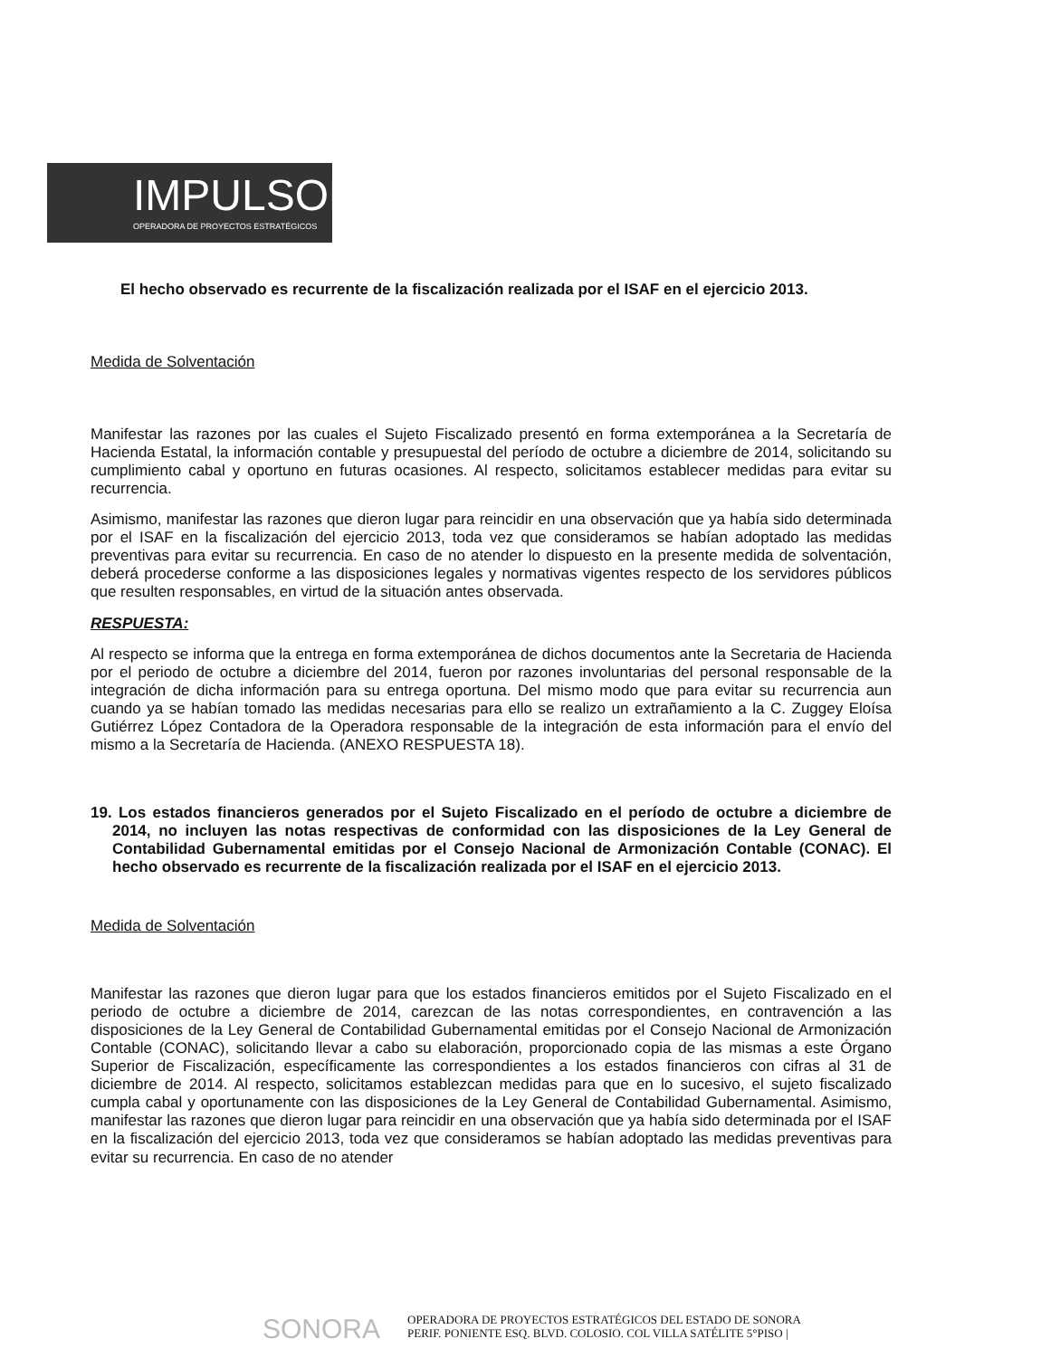IMPULSOR
OPERADORA DE PROYECTOS ESTRATÉGICOS
El hecho observado es recurrente de la fiscalización realizada por el ISAF en el ejercicio 2013.
Medida de Solventación
Manifestar las razones por las cuales el Sujeto Fiscalizado presentó en forma extemporánea a la Secretaría de Hacienda Estatal, la información contable y presupuestal del período de octubre a diciembre de 2014, solicitando su cumplimiento cabal y oportuno en futuras ocasiones. Al respecto, solicitamos establecer medidas para evitar su recurrencia.
Asimismo, manifestar las razones que dieron lugar para reincidir en una observación que ya había sido determinada por el ISAF en la fiscalización del ejercicio 2013, toda vez que consideramos se habían adoptado las medidas preventivas para evitar su recurrencia. En caso de no atender lo dispuesto en la presente medida de solventación, deberá procederse conforme a las disposiciones legales y normativas vigentes respecto de los servidores públicos que resulten responsables, en virtud de la situación antes observada.
RESPUESTA:
Al respecto se informa que la entrega en forma extemporánea de dichos documentos ante la Secretaria de Hacienda por el periodo de octubre a diciembre del 2014, fueron por razones involuntarias del personal responsable de la integración de dicha información para su entrega oportuna. Del mismo modo que para evitar su recurrencia aun cuando ya se habían tomado las medidas necesarias para ello se realizo un extrañamiento a la C. Zuggey Eloísa Gutiérrez López Contadora de la Operadora responsable de la integración de esta información para el envío del mismo a la Secretaría de Hacienda. (ANEXO RESPUESTA 18).
19. Los estados financieros generados por el Sujeto Fiscalizado en el período de octubre a diciembre de 2014, no incluyen las notas respectivas de conformidad con las disposiciones de la Ley General de Contabilidad Gubernamental emitidas por el Consejo Nacional de Armonización Contable (CONAC). El hecho observado es recurrente de la fiscalización realizada por el ISAF en el ejercicio 2013.
Medida de Solventación
Manifestar las razones que dieron lugar para que los estados financieros emitidos por el Sujeto Fiscalizado en el periodo de octubre a diciembre de 2014, carezcan de las notas correspondientes, en contravención a las disposiciones de la Ley General de Contabilidad Gubernamental emitidas por el Consejo Nacional de Armonización Contable (CONAC), solicitando llevar a cabo su elaboración, proporcionado copia de las mismas a este Órgano Superior de Fiscalización, específicamente las correspondientes a los estados financieros con cifras al 31 de diciembre de 2014. Al respecto, solicitamos establezcan medidas para que en lo sucesivo, el sujeto fiscalizado cumpla cabal y oportunamente con las disposiciones de la Ley General de Contabilidad Gubernamental. Asimismo, manifestar las razones que dieron lugar para reincidir en una observación que ya había sido determinada por el ISAF en la fiscalización del ejercicio 2013, toda vez que consideramos se habían adoptado las medidas preventivas para evitar su recurrencia. En caso de no atender
SONORA
OPERADORA DE PROYECTOS ESTRATÉGICOS DEL ESTADO DE SONORA
PERIF. PONIENTE ESQ. BLVD. COLOSIO. COL VILLA SATÉLITE 5°PISO |